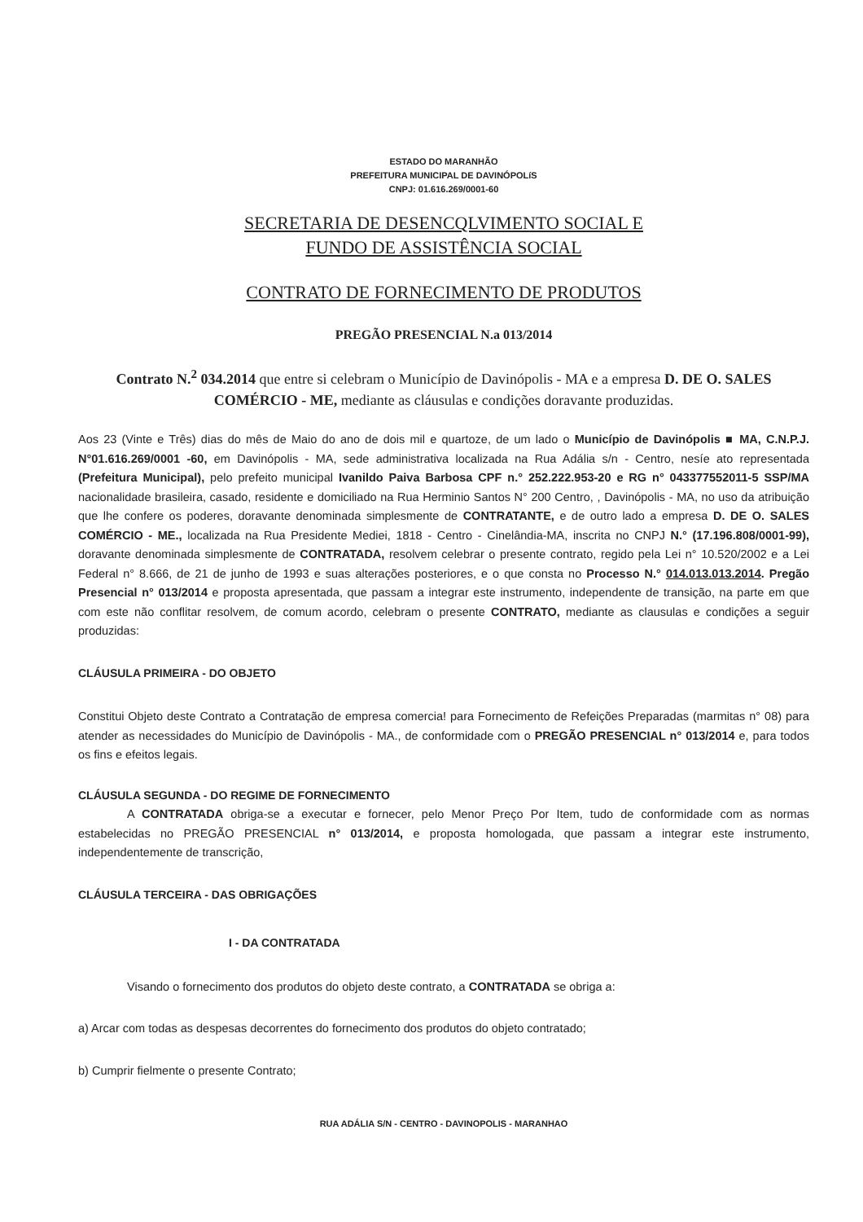ESTADO DO MARANHÃO
PREFEITURA MUNICIPAL DE DAVINÓPOLíS
CNPJ: 01.616.269/0001-60
SECRETARIA DE DESENCQLVIMENTO SOCIAL E
FUNDO DE ASSISTÊNCIA SOCIAL
CONTRATO DE FORNECIMENTO DE PRODUTOS
PREGÃO PRESENCIAL N.a 013/2014
Contrato N.<sup>2</sup> 034.2014 que entre si celebram o Município de Davinópolis - MA e a empresa D. DE O. SALES COMÉRCIO - ME, mediante as cláusulas e condições doravante produzidas.
Aos 23 (Vinte e Três) dias do mês de Maio do ano de dois mil e quartoze, de um lado o Município de Davinópolis ■ MA, C.N.P.J. N°01.616.269/0001 -60, em Davinópolis - MA, sede administrativa localizada na Rua Adália s/n - Centro, nesíe ato representada (Prefeitura Municipal), pelo prefeito municipal Ivanildo Paiva Barbosa CPF n.° 252.222.953-20 e RG n° 043377552011-5 SSP/MA nacionalidade brasileira, casado, residente e domiciliado na Rua Herminio Santos N° 200 Centro, , Davinópolis - MA, no uso da atribuição que lhe confere os poderes, doravante denominada simplesmente de CONTRATANTE, e de outro lado a empresa D. DE O. SALES COMÉRCIO - ME., localizada na Rua Presidente Mediei, 1818 - Centro - Cinelândia-MA, inscrita no CNPJ N.° (17.196.808/0001-99), doravante denominada simplesmente de CONTRATADA, resolvem celebrar o presente contrato, regido pela Lei n° 10.520/2002 e a Lei Federal n° 8.666, de 21 de junho de 1993 e suas alterações posteriores, e o que consta no Processo N.° 014.013.013.2014. Pregão Presencial n° 013/2014 e proposta apresentada, que passam a integrar este instrumento, independente de transição, na parte em que com este não conflitar resolvem, de comum acordo, celebram o presente CONTRATO, mediante as clausulas e condições a seguir produzidas:
CLÁUSULA PRIMEIRA - DO OBJETO
Constitui Objeto deste Contrato a Contratação de empresa comercia! para Fornecimento de Refeições Preparadas (marmitas n° 08) para atender as necessidades do Município de Davinópolis - MA., de conformidade com o PREGÃO PRESENCIAL n° 013/2014 e, para todos os fins e efeitos legais.
CLÁUSULA SEGUNDA - DO REGIME DE FORNECIMENTO
A CONTRATADA obriga-se a executar e fornecer, pelo Menor Preço Por Item, tudo de conformidade com as normas estabelecidas no PREGÃO PRESENCIAL n° 013/2014, e proposta homologada, que passam a integrar este instrumento, independentemente de transcrição,
CLÁUSULA TERCEIRA - DAS OBRIGAÇÕES
I - DA CONTRATADA
Visando o fornecimento dos produtos do objeto deste contrato, a CONTRATADA se obriga a:
a) Arcar com todas as despesas decorrentes do fornecimento dos produtos do objeto contratado;
b) Cumprir fielmente o presente Contrato;
RUA ADÁLIA S/N - CENTRO - DAVINOPOLIS - MARANHAO